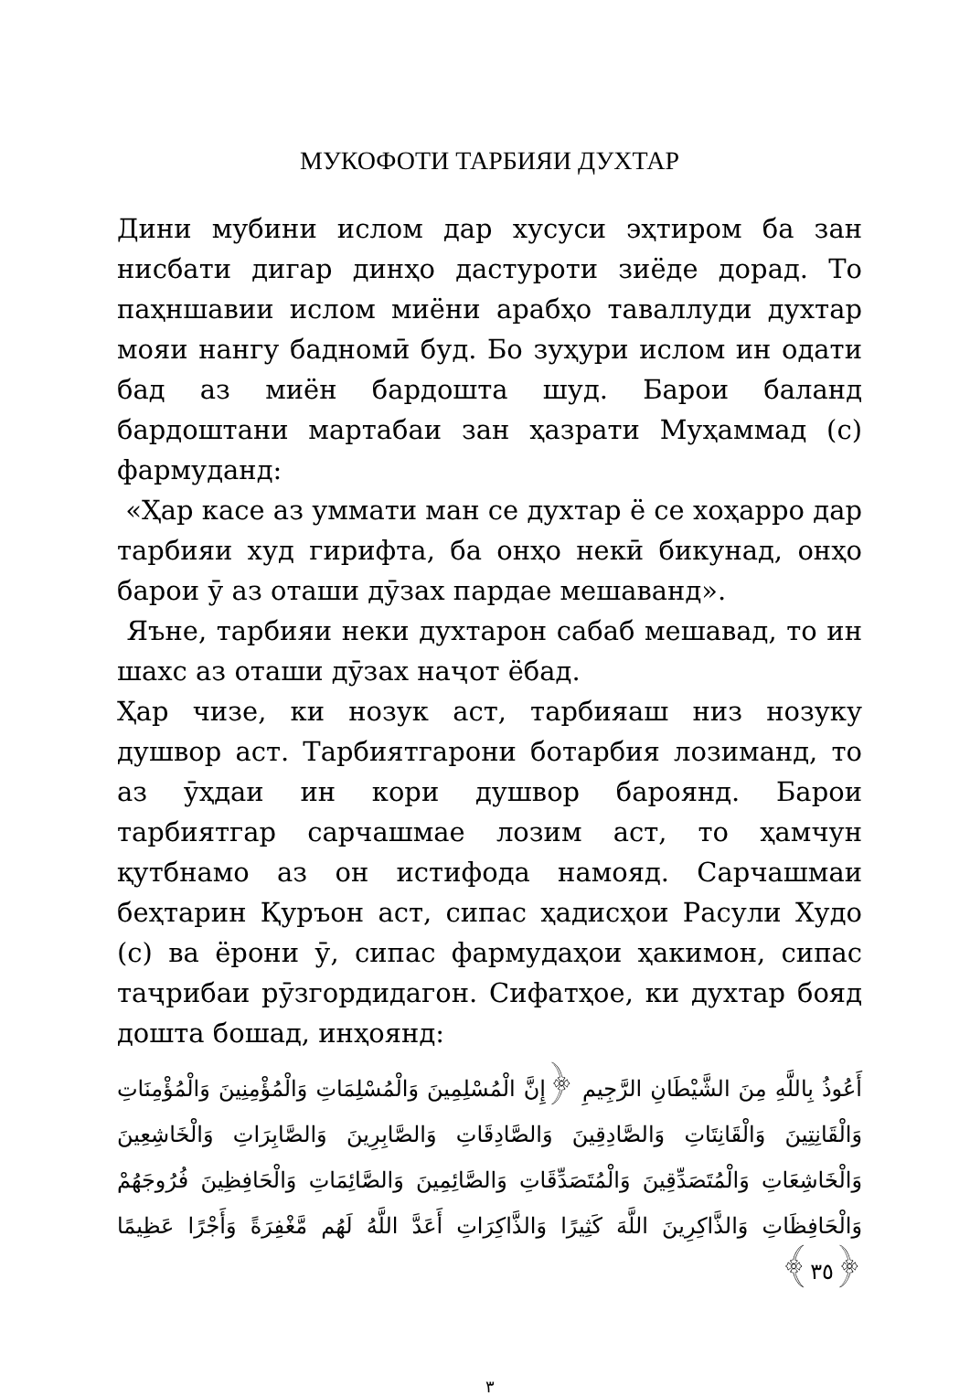МУКОФОТИ ТАРБИЯИ ДУХТАР
Дини мубини ислом дар хусуси эҳтиром ба зан нисбати дигар динҳо дастуроти зиёде дорад. То паҳншавии ислом миёни арабҳо таваллуди духтар мояи нангу бадномӣ буд. Бо зуҳури ислом ин одати бад аз миён бардошта шуд. Барои баланд бардоштани мартабаи зан ҳазрати Муҳаммад (с) фармуданд:
«Ҳар касе аз уммати ман се духтар ё се хоҳарро дар тарбияи худ гирифта, ба онҳо некӣ бикунад, онҳо барои ӯ аз оташи дӯзах пардае мешаванд».
Яъне, тарбияи неки духтарон сабаб мешавад, то ин шахс аз оташи дӯзах наҷот ёбад.
Ҳар чизе, ки нозук аст, тарбияаш низ нозуку душвор аст. Тарбиятгарони ботарбия лозиманд, то аз ӯҳдаи ин кори душвор бароянд. Барои тарбиятгар сарчашмае лозим аст, то ҳамчун қутбнамо аз он истифода намояд. Сарчашмаи беҳтарин Қуръон аст, сипас ҳадисҳои Расули Худо (с) ва ёрони ӯ, сипас фармудаҳои ҳакимон, сипас таҷрибаи рӯзгордидагон. Сифатҳое, ки духтар бояд дошта бошад, инҳоянд:
أَعُوذُ بِاللَّهِ مِنَ الشَّيْطَانِ الرَّجِيمِ ﴿إِنَّ الْمُسْلِمِينَ وَالْمُسْلِمَاتِ وَالْمُؤْمِنِينَ وَالْمُؤْمِنَاتِ وَالْقَانِتِينَ وَالْقَانِتَاتِ وَالصَّادِقِينَ وَالصَّادِقَاتِ وَالصَّابِرِينَ وَالصَّابِرَاتِ وَالْخَاشِعِينَ وَالْخَاشِعَاتِ وَالْمُتَصَدِّقِينَ وَالْمُتَصَدِّقَاتِ وَالصَّائِمِينَ وَالصَّائِمَاتِ وَالْحَافِظِينَ فُرُوجَهُمْ وَالْحَافِظَاتِ وَالذَّاكِرِينَ اللَّهَ كَثِيرًا وَالذَّاكِرَاتِ أَعَدَّ اللَّهُ لَهُم مَّغْفِرَةً وَأَجْرًا عَظِيمًا ﴿٣٥﴾
٣